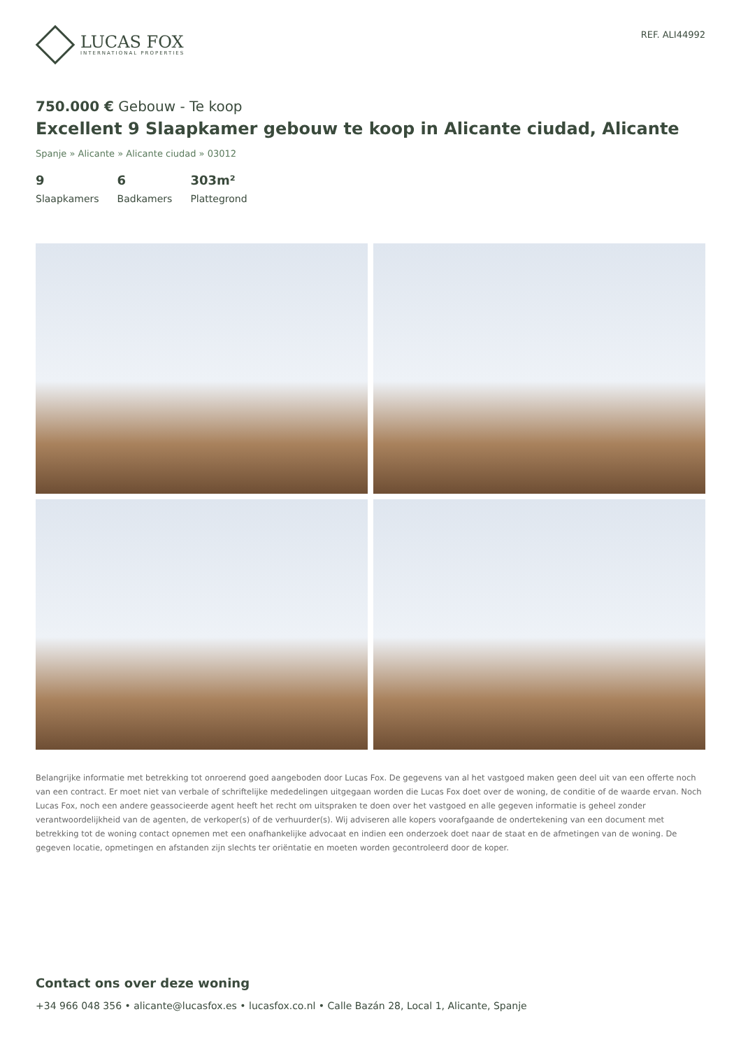LUCAS FOX
INTERNATIONAL PROPERTIES
REF. ALI44992
750.000 € Gebouw - Te koop
Excellent 9 Slaapkamer gebouw te koop in Alicante ciudad, Alicante
Spanje » Alicante » Alicante ciudad » 03012
9
Slaapkamers
6
Badkamers
303m²
Plattegrond
Belangrijke informatie met betrekking tot onroerend goed aangeboden door Lucas Fox. De gegevens van al het vastgoed maken geen deel uit van een offerte noch van een contract. Er moet niet van verbale of schriftelijke mededelingen uitgegaan worden die Lucas Fox doet over de woning, de conditie of de waarde ervan. Noch Lucas Fox, noch een andere geassocieerde agent heeft het recht om uitspraken te doen over het vastgoed en alle gegeven informatie is geheel zonder verantwoordelijkheid van de agenten, de verkoper(s) of de verhuurder(s). Wij adviseren alle kopers voorafgaande de ondertekening van een document met betrekking tot de woning contact opnemen met een onafhankelijke advocaat en indien een onderzoek doet naar de staat en de afmetingen van de woning. De gegeven locatie, opmetingen en afstanden zijn slechts ter oriëntatie en moeten worden gecontroleerd door de koper.
Contact ons over deze woning
+34 966 048 356 • alicante@lucasfox.es • lucasfox.co.nl • Calle Bazán 28, Local 1, Alicante, Spanje